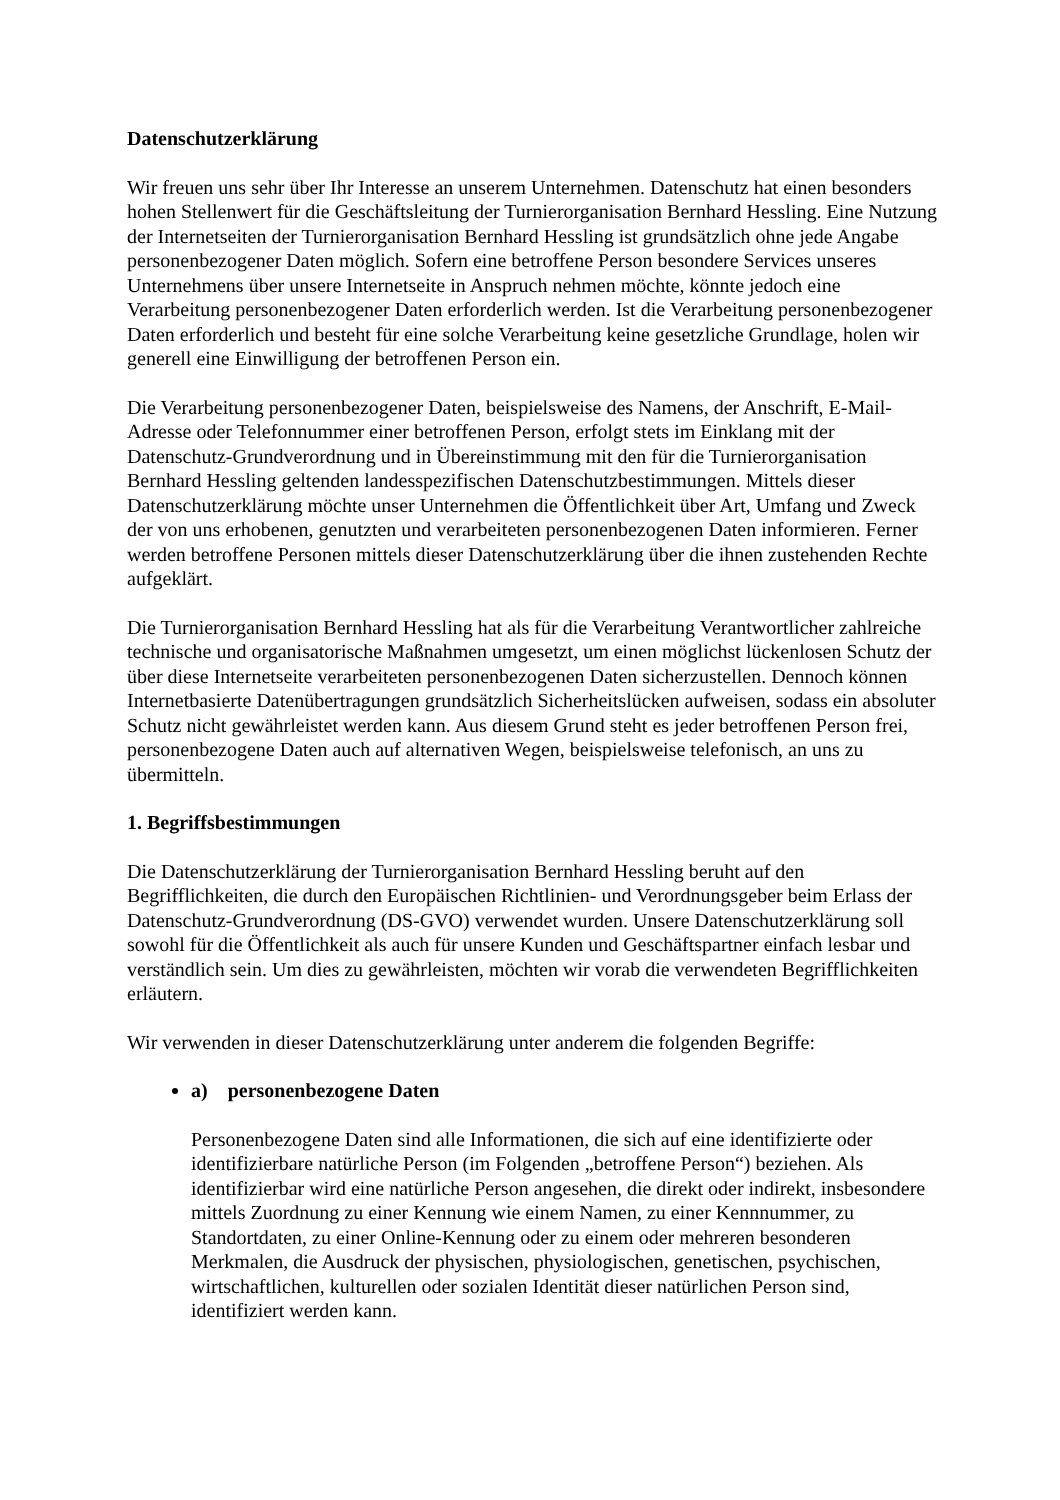Datenschutzerklärung
Wir freuen uns sehr über Ihr Interesse an unserem Unternehmen. Datenschutz hat einen besonders hohen Stellenwert für die Geschäftsleitung der Turnierorganisation Bernhard Hessling. Eine Nutzung der Internetseiten der Turnierorganisation Bernhard Hessling ist grundsätzlich ohne jede Angabe personenbezogener Daten möglich. Sofern eine betroffene Person besondere Services unseres Unternehmens über unsere Internetseite in Anspruch nehmen möchte, könnte jedoch eine Verarbeitung personenbezogener Daten erforderlich werden. Ist die Verarbeitung personenbezogener Daten erforderlich und besteht für eine solche Verarbeitung keine gesetzliche Grundlage, holen wir generell eine Einwilligung der betroffenen Person ein.
Die Verarbeitung personenbezogener Daten, beispielsweise des Namens, der Anschrift, E-Mail-Adresse oder Telefonnummer einer betroffenen Person, erfolgt stets im Einklang mit der Datenschutz-Grundverordnung und in Übereinstimmung mit den für die Turnierorganisation Bernhard Hessling geltenden landesspezifischen Datenschutzbestimmungen. Mittels dieser Datenschutzerklärung möchte unser Unternehmen die Öffentlichkeit über Art, Umfang und Zweck der von uns erhobenen, genutzten und verarbeiteten personenbezogenen Daten informieren. Ferner werden betroffene Personen mittels dieser Datenschutzerklärung über die ihnen zustehenden Rechte aufgeklärt.
Die Turnierorganisation Bernhard Hessling hat als für die Verarbeitung Verantwortlicher zahlreiche technische und organisatorische Maßnahmen umgesetzt, um einen möglichst lückenlosen Schutz der über diese Internetseite verarbeiteten personenbezogenen Daten sicherzustellen. Dennoch können Internetbasierte Datenübertragungen grundsätzlich Sicherheitslücken aufweisen, sodass ein absoluter Schutz nicht gewährleistet werden kann. Aus diesem Grund steht es jeder betroffenen Person frei, personenbezogene Daten auch auf alternativen Wegen, beispielsweise telefonisch, an uns zu übermitteln.
1. Begriffsbestimmungen
Die Datenschutzerklärung der Turnierorganisation Bernhard Hessling beruht auf den Begrifflichkeiten, die durch den Europäischen Richtlinien- und Verordnungsgeber beim Erlass der Datenschutz-Grundverordnung (DS-GVO) verwendet wurden. Unsere Datenschutzerklärung soll sowohl für die Öffentlichkeit als auch für unsere Kunden und Geschäftspartner einfach lesbar und verständlich sein. Um dies zu gewährleisten, möchten wir vorab die verwendeten Begrifflichkeiten erläutern.
Wir verwenden in dieser Datenschutzerklärung unter anderem die folgenden Begriffe:
a) personenbezogene Daten
Personenbezogene Daten sind alle Informationen, die sich auf eine identifizierte oder identifizierbare natürliche Person (im Folgenden „betroffene Person“) beziehen. Als identifizierbar wird eine natürliche Person angesehen, die direkt oder indirekt, insbesondere mittels Zuordnung zu einer Kennung wie einem Namen, zu einer Kennnummer, zu Standortdaten, zu einer Online-Kennung oder zu einem oder mehreren besonderen Merkmalen, die Ausdruck der physischen, physiologischen, genetischen, psychischen, wirtschaftlichen, kulturellen oder sozialen Identität dieser natürlichen Person sind, identifiziert werden kann.